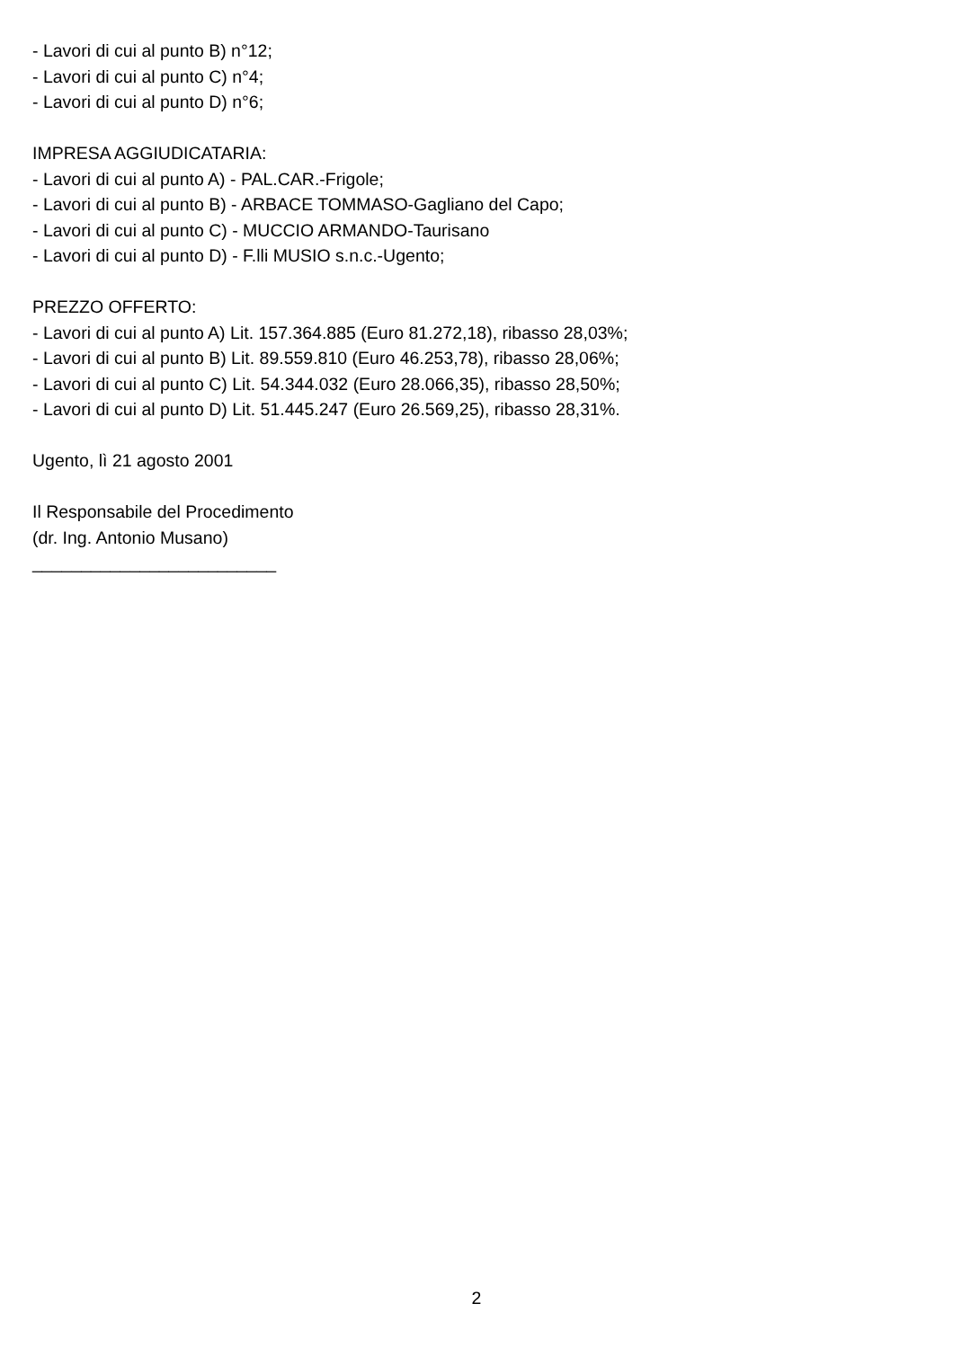- Lavori di cui al punto B) n°12;
- Lavori di cui al punto C) n°4;
- Lavori di cui al punto D) n°6;
IMPRESA AGGIUDICATARIA:
- Lavori di cui al punto A) - PAL.CAR.-Frigole;
- Lavori di cui al punto B) - ARBACE TOMMASO-Gagliano del Capo;
- Lavori di cui al punto C) - MUCCIO ARMANDO-Taurisano
- Lavori di cui al punto D) - F.lli MUSIO s.n.c.-Ugento;
PREZZO OFFERTO:
- Lavori di cui al punto A) Lit. 157.364.885 (Euro 81.272,18), ribasso 28,03%;
- Lavori di cui al punto B) Lit. 89.559.810 (Euro 46.253,78), ribasso 28,06%;
- Lavori di cui al punto C) Lit. 54.344.032 (Euro 28.066,35), ribasso 28,50%;
- Lavori di cui al punto D) Lit. 51.445.247 (Euro 26.569,25), ribasso 28,31%.
Ugento, lì 21 agosto 2001
Il Responsabile del Procedimento
(dr. Ing. Antonio Musano)
_________________________
2